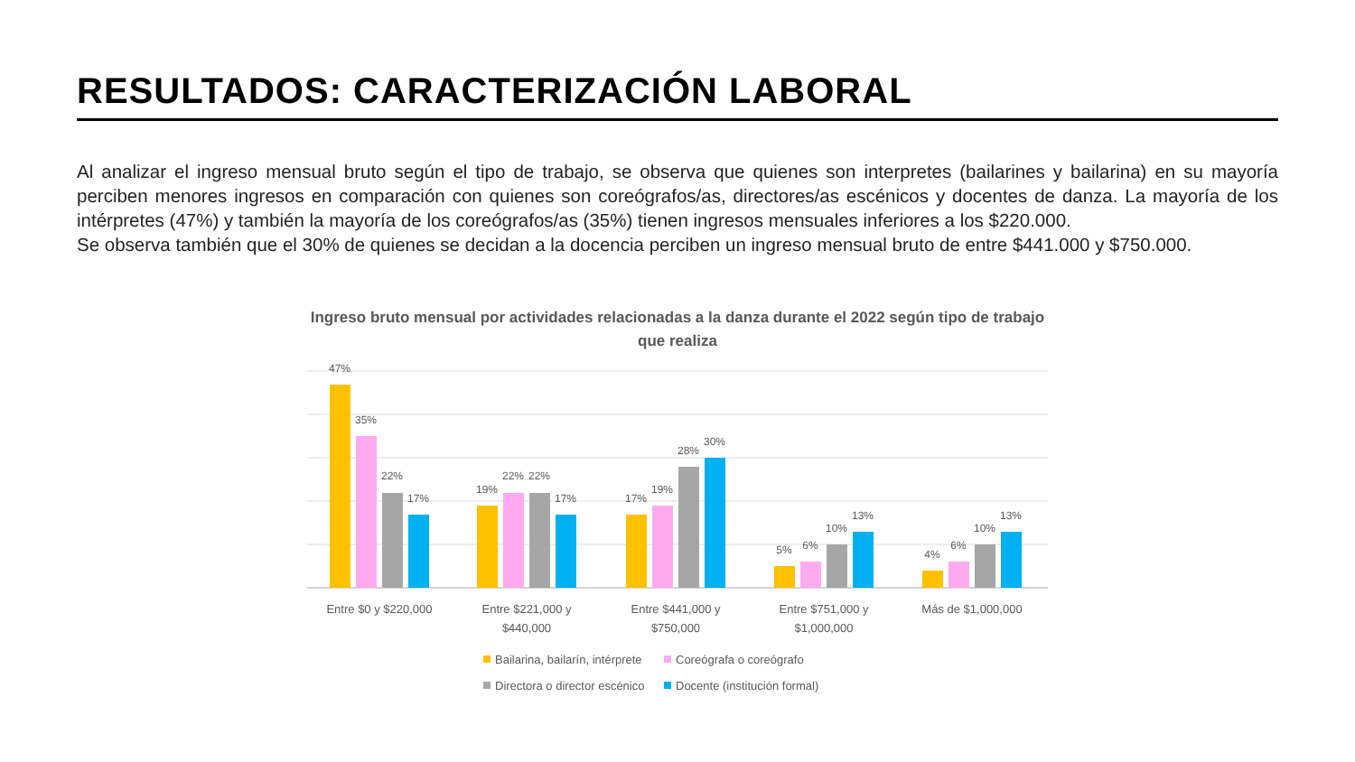RESULTADOS: CARACTERIZACIÓN LABORAL
Al analizar el ingreso mensual bruto según el tipo de trabajo, se observa que quienes son interpretes (bailarines y bailarina) en su mayoría perciben menores ingresos en comparación con quienes son coreógrafos/as, directores/as escénicos y docentes de danza. La mayoría de los intérpretes (47%) y también la mayoría de los coreógrafos/as (35%) tienen ingresos mensuales inferiores a los $220.000.
Se observa también que el 30% de quienes se decidan a la docencia perciben un ingreso mensual bruto de entre $441.000 y $750.000.
Ingreso bruto mensual por actividades relacionadas a la danza durante el 2022 según tipo de trabajo que realiza
47%
35%
22%
17%
19%
22%
22%
17%
17%
19%
28%
30%
5%
6%
10%
13%
4%
6%
10%
13%
Entre $0 y $220,000
Entre $221,000 y
$440,000
Entre $441,000 y
$750,000
Entre $751,000 y
$1,000,000
Más de $1,000,000
Bailarina, bailarín, intérprete
Coreógrafa o coreógrafo
Directora o director escénico
Docente (institución formal)